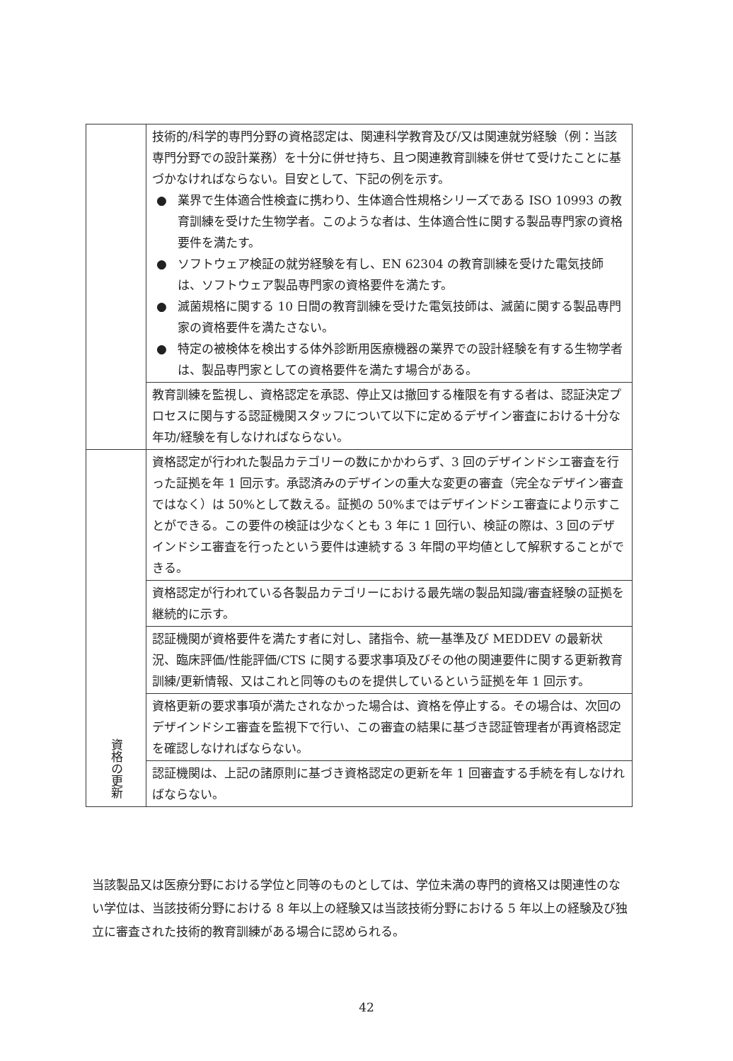| | 技術的/科学的専門分野の資格認定は、関連科学教育及び/又は関連就労経験（例：当該専門分野での設計業務）を十分に併せ持ち、且つ関連教育訓練を併せて受けたことに基づかなければならない。目安として、下記の例を示す。 ● 業界で生体適合性検査に携わり、生体適合性規格シリーズである ISO 10993 の教育訓練を受けた生物学者。このような者は、生体適合性に関する製品専門家の資格要件を満たす。 ● ソフトウェア検証の就労経験を有し、EN 62304 の教育訓練を受けた電気技師は、ソフトウェア製品専門家の資格要件を満たす。 ● 滅菌規格に関する 10 日間の教育訓練を受けた電気技師は、滅菌に関する製品専門家の資格要件を満たさない。 ● 特定の被検体を検出する体外診断用医療機器の業界での設計経験を有する生物学者は、製品専門家としての資格要件を満たす場合がある。 |
| | 教育訓練を監視し、資格認定を承認、停止又は撤回する権限を有する者は、認証決定プロセスに関与する認証機関スタッフについて以下に定めるデザイン審査における十分な年功/経験を有しなければならない。 |
| 資格の更新 | 資格認定が行われた製品カテゴリーの数にかかわらず、3 回のデザインドシエ審査を行った証拠を年 1 回示す。承認済みのデザインの重大な変更の審査（完全なデザイン審査ではなく）は 50%として数える。証拠の 50%まではデザインドシエ審査により示すことができる。この要件の検証は少なくとも 3 年に 1 回行い、検証の際は、3 回のデザインドシエ審査を行ったという要件は連続する 3 年間の平均値として解釈することができる。 |
| | 資格認定が行われている各製品カテゴリーにおける最先端の製品知識/審査経験の証拠を継続的に示す。 |
| | 認証機関が資格要件を満たす者に対し、諸指令、統一基準及び MEDDEV の最新状況、臨床評価/性能評価/CTS に関する要求事項及びその他の関連要件に関する更新教育訓練/更新情報、又はこれと同等のものを提供しているという証拠を年 1 回示す。 |
| | 資格更新の要求事項が満たされなかった場合は、資格を停止する。その場合は、次回のデザインドシエ審査を監視下で行い、この審査の結果に基づき認証管理者が再資格認定を確認しなければならない。 |
| | 認証機関は、上記の諸原則に基づき資格認定の更新を年 1 回審査する手続を有しなければならない。 |
当該製品又は医療分野における学位と同等のものとしては、学位未満の専門的資格又は関連性のない学位は、当該技術分野における 8 年以上の経験又は当該技術分野における 5 年以上の経験及び独立に審査された技術的教育訓練がある場合に認められる。
42